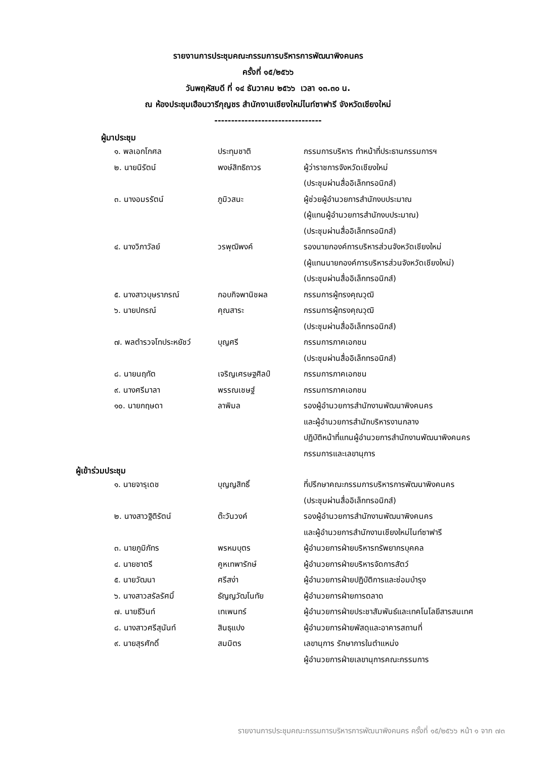รายงานการประชุมคณะกรรมการบริหารการพัฒนาพิงคนคร
ครั้งที่ ๑๕/๒๕๖๖
วันพฤหัสบดี ที่ ๑๔ ธันวาคม ๒๕๖๖ เวลา ๑๓.๓๐ น.
ณ ห้องประชุมเฮือนวารีกุญชร สำนักงานเชียงใหม่ไนท์ซาฟารี จังหวัดเชียงใหม่
--------------------------------
ผู้มาประชุม
| ๑. พลเอกโกศล | ประทุมชาติ | กรรมการบริหาร ทำหน้าที่ประธานกรรมการฯ |
| ๒. นายนิรัตน์ | พงษ์สิทธิถาวร | ผู้ว่าราชการจังหวัดเชียงใหม่ (ประชุมผ่านสื่ออิเล็กทรอนิกส์) |
| ๓. นางอมรรัตน์ | ภูมิวสนะ | ผู้ช่วยผู้อำนวยการสำนักงบประมาณ (ผู้แทนผู้อำนวยการสำนักงบประมาณ) (ประชุมผ่านสื่ออิเล็กทรอนิกส์) |
| ๔. นางวิภาวัลย์ | วรพุฒิพงค์ | รองนายกองค์การบริหารส่วนจังหวัดเชียงใหม่ (ผู้แทนนายกองค์การบริหารส่วนจังหวัดเชียงใหม่) (ประชุมผ่านสื่ออิเล็กทรอนิกส์) |
| ๕. นางสาวบุษราภรณ์ | กอบกิจพานิชผล | กรรมการผู้ทรงคุณวุฒิ |
| ๖. นายปกรณ์ | คุณสาระ | กรรมการผู้ทรงคุณวุฒิ (ประชุมผ่านสื่ออิเล็กทรอนิกส์) |
| ๗. พลตำรวจโทประหยัชว์ | บุญศรี | กรรมการภาคเอกชน (ประชุมผ่านสื่ออิเล็กทรอนิกส์) |
| ๘. นายนฤทัต | เจริญเศรษฐศิลป์ | กรรมการภาคเอกชน |
| ๙. นางศรีมาลา | พรรณเชษฐ์ | กรรมการภาคเอกชน |
| ๑๐. นายกฤษดา | ลาพิมล | รองผู้อำนวยการสำนักงานพัฒนาพิงคนคร และผู้อำนวยการสำนักบริหารงานกลาง ปฏิบัติหน้าที่แทนผู้อำนวยการสำนักงานพัฒนาพิงคนคร กรรมการและเลขานุการ |
ผู้เข้าร่วมประชุม
| ๑. นายจารุเดช | บุญญสิทธิ์ | ที่ปรึกษาคณะกรรมการบริหารการพัฒนาพิงคนคร (ประชุมผ่านสื่ออิเล็กทรอนิกส์) |
| ๒. นางสาวฐิติรัตน์ | ต๊ะวันวงค์ | รองผู้อำนวยการสำนักงานพัฒนาพิงคนคร และผู้อำนวยการสำนักงานเชียงใหม่ไนท์ซาฟารี |
| ๓. นายภูมิภัทร | พรหมบุตร | ผู้อำนวยการฝ่ายบริหารทรัพยากรบุคคล |
| ๔. นายชาตรี | คูหเทพารักษ์ | ผู้อำนวยการฝ่ายบริหารจัดการสัตว์ |
| ๕. นายวัฒนา | ศรีสง่า | ผู้อำนวยการฝ่ายปฏิบัติการและซ่อมบำรุง |
| ๖. นางสาวสรัลรัศมิ์ | ธัญญวัฒโนทัย | ผู้อำนวยการฝ่ายการตลาด |
| ๗. นายธีวินท์ | เทเพนทร์ | ผู้อำนวยการฝ่ายประชาสัมพันธ์และเทคโนโลยีสารสนเทศ |
| ๘. นางสาวศรีสุนันท์ | สินธุแปง | ผู้อำนวยการฝ่ายพัสดุและอาคารสถานที่ |
| ๙. นายสุรศักดิ์ | สมมิตร | เลขานุการ รักษาการในตำแหน่ง ผู้อำนวยการฝ่ายเลขานุการคณะกรรมการ |
รายงานการประชุมคณะกรรมการบริหารการพัฒนาพิงคนคร ครั้งที่ ๑๕/๒๕๖๖ หน้า ๑ จาก ๗๓